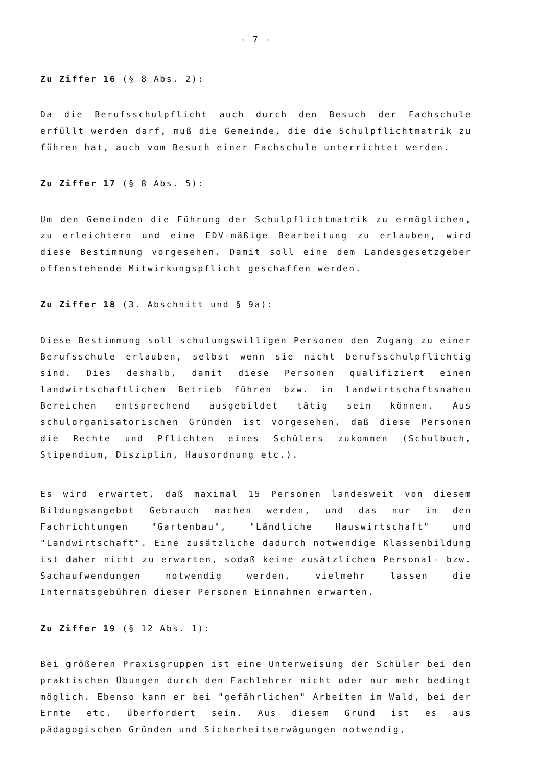- 7 -
Zu Ziffer 16 (§ 8 Abs. 2):
Da die Berufsschulpflicht auch durch den Besuch der Fachschule erfüllt werden darf, muß die Gemeinde, die die Schulpflichtmatrik zu führen hat, auch vom Besuch einer Fachschule unterrichtet werden.
Zu Ziffer 17 (§ 8 Abs. 5):
Um den Gemeinden die Führung der Schulpflichtmatrik zu ermöglichen, zu erleichtern und eine EDV-mäßige Bearbeitung zu erlauben, wird diese Bestimmung vorgesehen. Damit soll eine dem Landesgesetzgeber offenstehende Mitwirkungspflicht geschaffen werden.
Zu Ziffer 18 (3. Abschnitt und § 9a):
Diese Bestimmung soll schulungswilligen Personen den Zugang zu einer Berufsschule erlauben, selbst wenn sie nicht berufsschulpflichtig sind. Dies deshalb, damit diese Personen qualifiziert einen landwirtschaftlichen Betrieb führen bzw. in landwirtschaftsnahen Bereichen entsprechend ausgebildet tätig sein können. Aus schulorganisatorischen Gründen ist vorgesehen, daß diese Personen die Rechte und Pflichten eines Schülers zukommen (Schulbuch, Stipendium, Disziplin, Hausordnung etc.).
Es wird erwartet, daß maximal 15 Personen landesweit von diesem Bildungsangebot Gebrauch machen werden, und das nur in den Fachrichtungen "Gartenbau", "Ländliche Hauswirtschaft" und "Landwirtschaft". Eine zusätzliche dadurch notwendige Klassenbildung ist daher nicht zu erwarten, sodaß keine zusätzlichen Personal- bzw. Sachaufwendungen notwendig werden, vielmehr lassen die Internatsgebühren dieser Personen Einnahmen erwarten.
Zu Ziffer 19 (§ 12 Abs. 1):
Bei größeren Praxisgruppen ist eine Unterweisung der Schüler bei den praktischen Übungen durch den Fachlehrer nicht oder nur mehr bedingt möglich. Ebenso kann er bei "gefährlichen" Arbeiten im Wald, bei der Ernte etc. überfordert sein. Aus diesem Grund ist es aus pädagogischen Gründen und Sicherheitserwägungen notwendig,